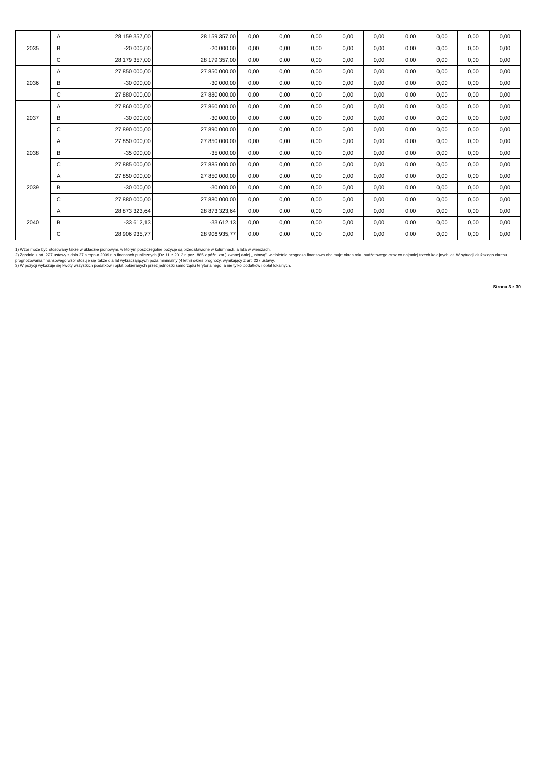| 2035 | A | 28 159 357,00 | 28 159 357,00 | 0,00 | 0,00 | 0,00 | 0,00 | 0,00 | 0,00 | 0,00 | 0,00 | 0,00 |
| | B | -20 000,00 | -20 000,00 | 0,00 | 0,00 | 0,00 | 0,00 | 0,00 | 0,00 | 0,00 | 0,00 | 0,00 |
| | C | 28 179 357,00 | 28 179 357,00 | 0,00 | 0,00 | 0,00 | 0,00 | 0,00 | 0,00 | 0,00 | 0,00 | 0,00 |
| 2036 | A | 27 850 000,00 | 27 850 000,00 | 0,00 | 0,00 | 0,00 | 0,00 | 0,00 | 0,00 | 0,00 | 0,00 | 0,00 |
| | B | -30 000,00 | -30 000,00 | 0,00 | 0,00 | 0,00 | 0,00 | 0,00 | 0,00 | 0,00 | 0,00 | 0,00 |
| | C | 27 880 000,00 | 27 880 000,00 | 0,00 | 0,00 | 0,00 | 0,00 | 0,00 | 0,00 | 0,00 | 0,00 | 0,00 |
| 2037 | A | 27 860 000,00 | 27 860 000,00 | 0,00 | 0,00 | 0,00 | 0,00 | 0,00 | 0,00 | 0,00 | 0,00 | 0,00 |
| | B | -30 000,00 | -30 000,00 | 0,00 | 0,00 | 0,00 | 0,00 | 0,00 | 0,00 | 0,00 | 0,00 | 0,00 |
| | C | 27 890 000,00 | 27 890 000,00 | 0,00 | 0,00 | 0,00 | 0,00 | 0,00 | 0,00 | 0,00 | 0,00 | 0,00 |
| 2038 | A | 27 850 000,00 | 27 850 000,00 | 0,00 | 0,00 | 0,00 | 0,00 | 0,00 | 0,00 | 0,00 | 0,00 | 0,00 |
| | B | -35 000,00 | -35 000,00 | 0,00 | 0,00 | 0,00 | 0,00 | 0,00 | 0,00 | 0,00 | 0,00 | 0,00 |
| | C | 27 885 000,00 | 27 885 000,00 | 0,00 | 0,00 | 0,00 | 0,00 | 0,00 | 0,00 | 0,00 | 0,00 | 0,00 |
| 2039 | A | 27 850 000,00 | 27 850 000,00 | 0,00 | 0,00 | 0,00 | 0,00 | 0,00 | 0,00 | 0,00 | 0,00 | 0,00 |
| | B | -30 000,00 | -30 000,00 | 0,00 | 0,00 | 0,00 | 0,00 | 0,00 | 0,00 | 0,00 | 0,00 | 0,00 |
| | C | 27 880 000,00 | 27 880 000,00 | 0,00 | 0,00 | 0,00 | 0,00 | 0,00 | 0,00 | 0,00 | 0,00 | 0,00 |
| 2040 | A | 28 873 323,64 | 28 873 323,64 | 0,00 | 0,00 | 0,00 | 0,00 | 0,00 | 0,00 | 0,00 | 0,00 | 0,00 |
| | B | -33 612,13 | -33 612,13 | 0,00 | 0,00 | 0,00 | 0,00 | 0,00 | 0,00 | 0,00 | 0,00 | 0,00 |
| | C | 28 906 935,77 | 28 906 935,77 | 0,00 | 0,00 | 0,00 | 0,00 | 0,00 | 0,00 | 0,00 | 0,00 | 0,00 |
1) Wzór może być stosowany także w układzie pionowym, w którym poszczególne pozycje są przedstawione w kolumnach, a lata w wierszach.
2) Zgodnie z art. 227 ustawy z dnia 27 sierpnia 2009 r. o finansach publicznych (Dz. U. z 2013 r. poz. 885 z późn. zm.) zwanej dalej „ustawą”, wieloletnia prognoza finansowa obejmuje okres roku budżetowego oraz co najmniej trzech kolejnych lat. W sytuacji dłuższego okresu prognozowania finansowego wzór stosuje się także dla lat wykraczających poza minimalny (4 letni) okres prognozy, wynikający z art. 227 ustawy.
3) W pozycji wykazuje się kwoty wszystkich podatków i opłat pobieranych przez jednostki samorządu terytorialnego, a nie tylko podatków i opłat lokalnych.
Strona 3 z 30